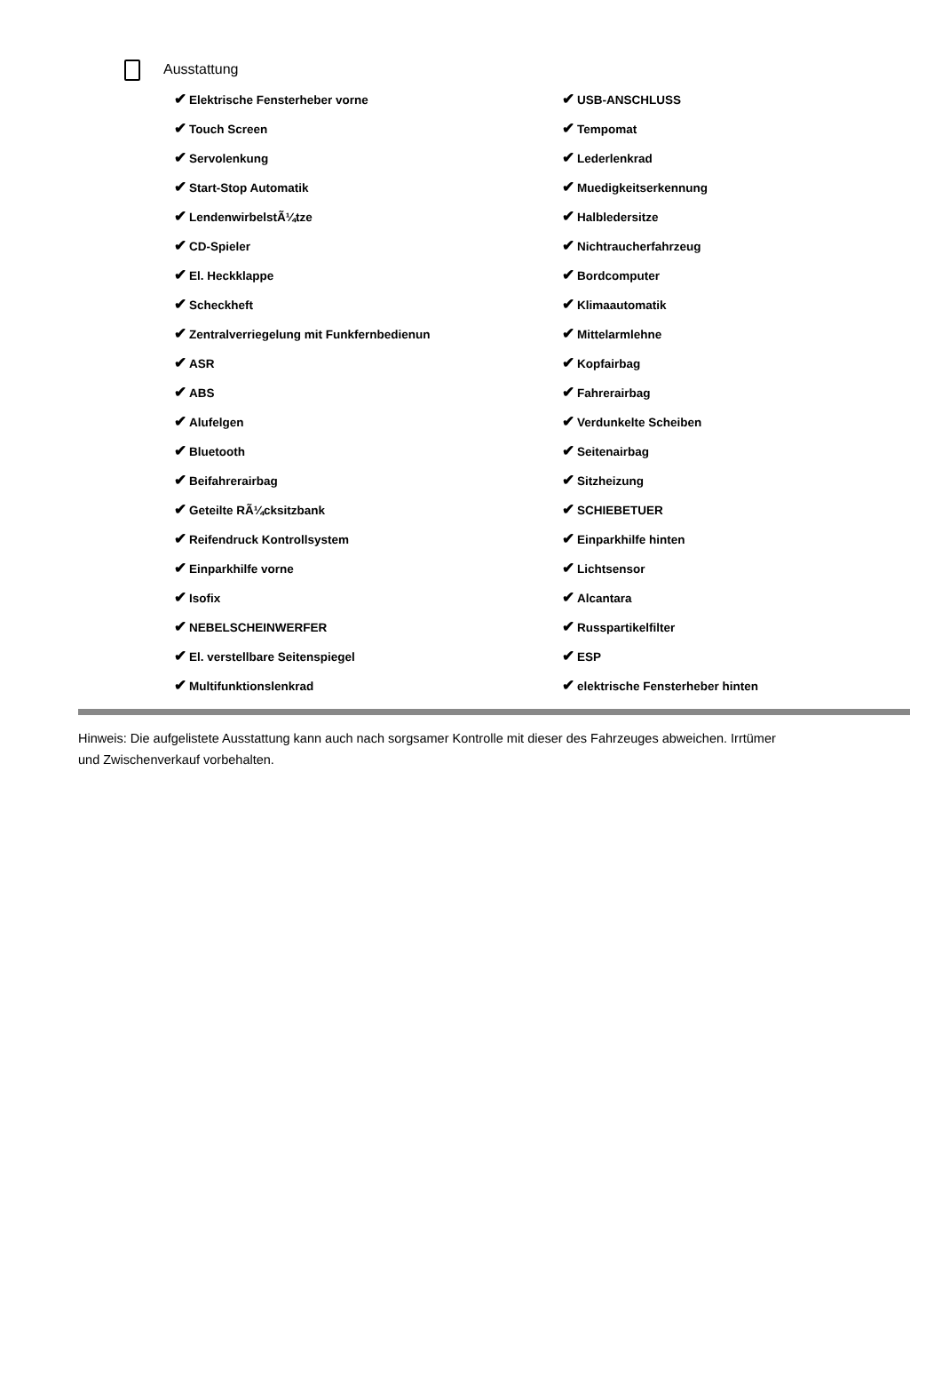Ausstattung
| ✔ Elektrische Fensterheber vorne | ✔ USB-ANSCHLUSS |
| ✔ Touch Screen | ✔ Tempomat |
| ✔ Servolenkung | ✔ Lederlenkrad |
| ✔ Start-Stop Automatik | ✔ Muedigkeitserkennung |
| ✔ LendenwirbelstÃ¼tze | ✔ Halbledersitze |
| ✔ CD-Spieler | ✔ Nichtraucherfahrzeug |
| ✔ El. Heckklappe | ✔ Bordcomputer |
| ✔ Scheckheft | ✔ Klimaautomatik |
| ✔ Zentralverriegelung mit Funkfernbedienun | ✔ Mittelarmlehne |
| ✔ ASR | ✔ Kopfairbag |
| ✔ ABS | ✔ Fahrerairbag |
| ✔ Alufelgen | ✔ Verdunkelte Scheiben |
| ✔ Bluetooth | ✔ Seitenairbag |
| ✔ Beifahrerairbag | ✔ Sitzheizung |
| ✔ Geteilte RÃ¼cksitzbank | ✔ SCHIEBETUER |
| ✔ Reifendruck Kontrollsystem | ✔ Einparkhilfe hinten |
| ✔ Einparkhilfe vorne | ✔ Lichtsensor |
| ✔ Isofix | ✔ Alcantara |
| ✔ NEBELSCHEINWERFER | ✔ Russpartikelfilter |
| ✔ El. verstellbare Seitenspiegel | ✔ ESP |
| ✔ Multifunktionslenkrad | ✔ elektrische Fensterheber hinten |
Hinweis: Die aufgelistete Ausstattung kann auch nach sorgsamer Kontrolle mit dieser des Fahrzeuges abweichen. Irrtümer und Zwischenverkauf vorbehalten.